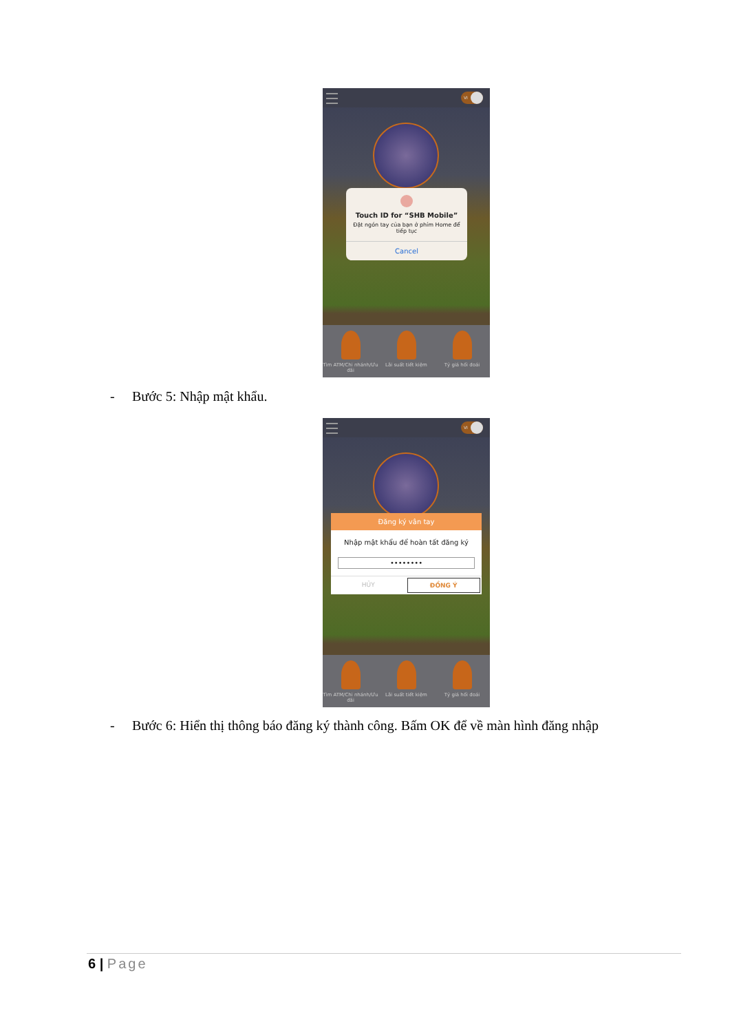VI
Touch ID for “SHB Mobile”
Đặt ngón tay của bạn ở phím Home để tiếp tục
Cancel
Tìm ATM/Chi nhánh/Ưu đãi Lãi suất tiết kiệm Tỷ giá hối đoái
- Bước 5: Nhập mật khẩu.
VI
Đăng ký vân tay
Nhập mật khẩu để hoàn tất đăng ký
••••••••
HỦY ĐỒNG Ý
Tìm ATM/Chi nhánh/Ưu đãi Lãi suất tiết kiệm Tỷ giá hối đoái
- Bước 6: Hiển thị thông báo đăng ký thành công. Bấm OK để về màn hình đăng nhập
6 | Page